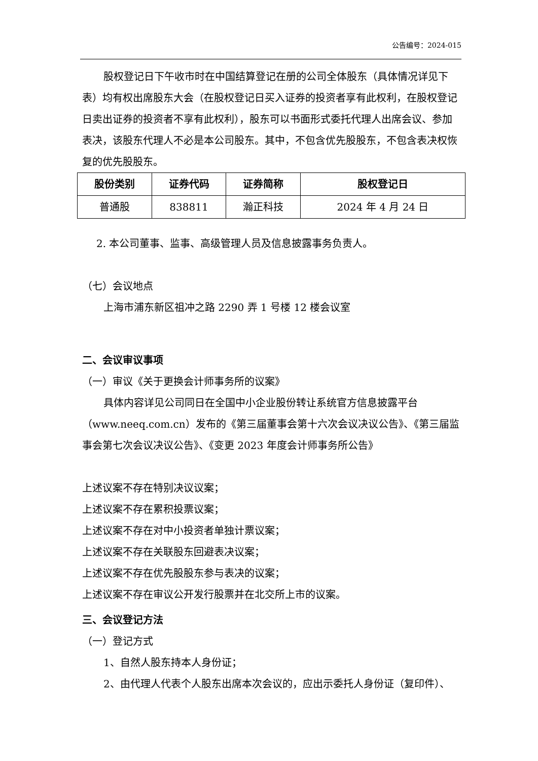公告编号：2024-015
股权登记日下午收市时在中国结算登记在册的公司全体股东（具体情况详见下表）均有权出席股东大会（在股权登记日买入证券的投资者享有此权利，在股权登记日卖出证券的投资者不享有此权利），股东可以书面形式委托代理人出席会议、参加表决，该股东代理人不必是本公司股东。其中，不包含优先股股东，不包含表决权恢复的优先股股东。
| 股份类别 | 证券代码 | 证券简称 | 股权登记日 |
| --- | --- | --- | --- |
| 普通股 | 838811 | 瀚正科技 | 2024 年 4 月 24 日 |
2. 本公司董事、监事、高级管理人员及信息披露事务负责人。
（七）会议地点
上海市浦东新区祖冲之路 2290 弄 1 号楼 12 楼会议室
二、会议审议事项
（一）审议《关于更换会计师事务所的议案》
具体内容详见公司同日在全国中小企业股份转让系统官方信息披露平台（www.neeq.com.cn）发布的《第三届董事会第十六次会议决议公告》、《第三届监事会第七次会议决议公告》、《变更 2023 年度会计师事务所公告》
上述议案不存在特别决议议案；
上述议案不存在累积投票议案；
上述议案不存在对中小投资者单独计票议案；
上述议案不存在关联股东回避表决议案；
上述议案不存在优先股股东参与表决的议案；
上述议案不存在审议公开发行股票并在北交所上市的议案。
三、会议登记方法
（一）登记方式
1、自然人股东持本人身份证；
2、由代理人代表个人股东出席本次会议的，应出示委托人身份证（复印件）、